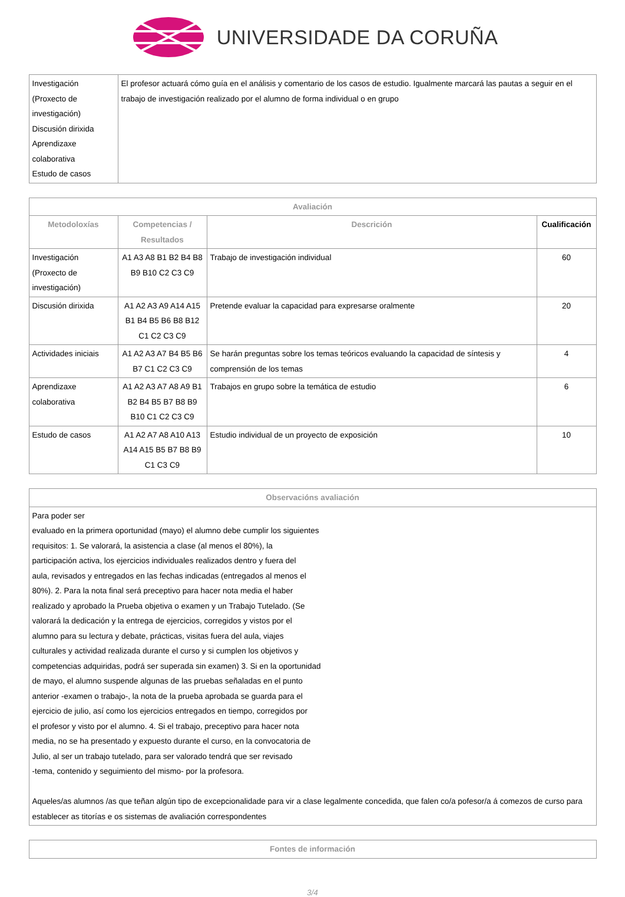UNIVERSIDADE DA CORUÑA
| Investigación (Proxecto de investigación) Discusión dirixida Aprendizaxe colaborativa Estudo de casos | El profesor actuará cómo guía en el análisis y comentario de los casos de estudio. Igualmente marcará las pautas a seguir en el trabajo de investigación realizado por el alumno de forma individual o en grupo |
| Avaliación | | | |
| --- | --- | --- | --- |
| Metodoloxías | Competencias / Resultados | Descrición | Cualificación |
| Investigación (Proxecto de investigación) | A1 A3 A8 B1 B2 B4 B8 B9 B10 C2 C3 C9 | Trabajo de investigación individual | 60 |
| Discusión dirixida | A1 A2 A3 A9 A14 A15 B1 B4 B5 B6 B8 B12 C1 C2 C3 C9 | Pretende evaluar la capacidad para expresarse oralmente | 20 |
| Actividades iniciais | A1 A2 A3 A7 B4 B5 B6 B7 C1 C2 C3 C9 | Se harán preguntas sobre los temas teóricos evaluando la capacidad de síntesis y comprensión de los temas | 4 |
| Aprendizaxe colaborativa | A1 A2 A3 A7 A8 A9 B1 B2 B4 B5 B7 B8 B9 B10 C1 C2 C3 C9 | Trabajos en grupo sobre la temática de estudio | 6 |
| Estudo de casos | A1 A2 A7 A8 A10 A13 A14 A15 B5 B7 B8 B9 C1 C3 C9 | Estudio individual de un proyecto de exposición | 10 |
| Observacións avaliación |
| --- |
| Para poder ser evaluado en la primera oportunidad (mayo) el alumno debe cumplir los siguientes requisitos: 1. Se valorará, la asistencia a clase (al menos el 80%), la participación activa, los ejercicios individuales realizados dentro y fuera del aula, revisados y entregados en las fechas indicadas (entregados al menos el 80%). 2. Para la nota final será preceptivo para hacer nota media el haber realizado y aprobado la Prueba objetiva o examen y un Trabajo Tutelado. (Se valorará la dedicación y la entrega de ejercicios, corregidos y vistos por el alumno para su lectura y debate, prácticas, visitas fuera del aula, viajes culturales y actividad realizada durante el curso y si cumplen los objetivos y competencias adquiridas, podrá ser superada sin examen) 3. Si en la oportunidad de mayo, el alumno suspende algunas de las pruebas señaladas en el punto anterior -examen o trabajo-, la nota de la prueba aprobada se guarda para el ejercicio de julio, así como los ejercicios entregados en tiempo, corregidos por el profesor y visto por el alumno. 4. Si el trabajo, preceptivo para hacer nota media, no se ha presentado y expuesto durante el curso, en la convocatoria de Julio, al ser un trabajo tutelado, para ser valorado tendrá que ser revisado -tema, contenido y seguimiento del mismo- por la profesora. Aqueles/as alumnos /as que teñan algún tipo de excepcionalidade para vir a clase legalmente concedida, que falen co/a pofesor/a á comezos de curso para establecer as titorías e os sistemas de avaliación correspondentes |
| Fontes de información |
| --- |
3/4